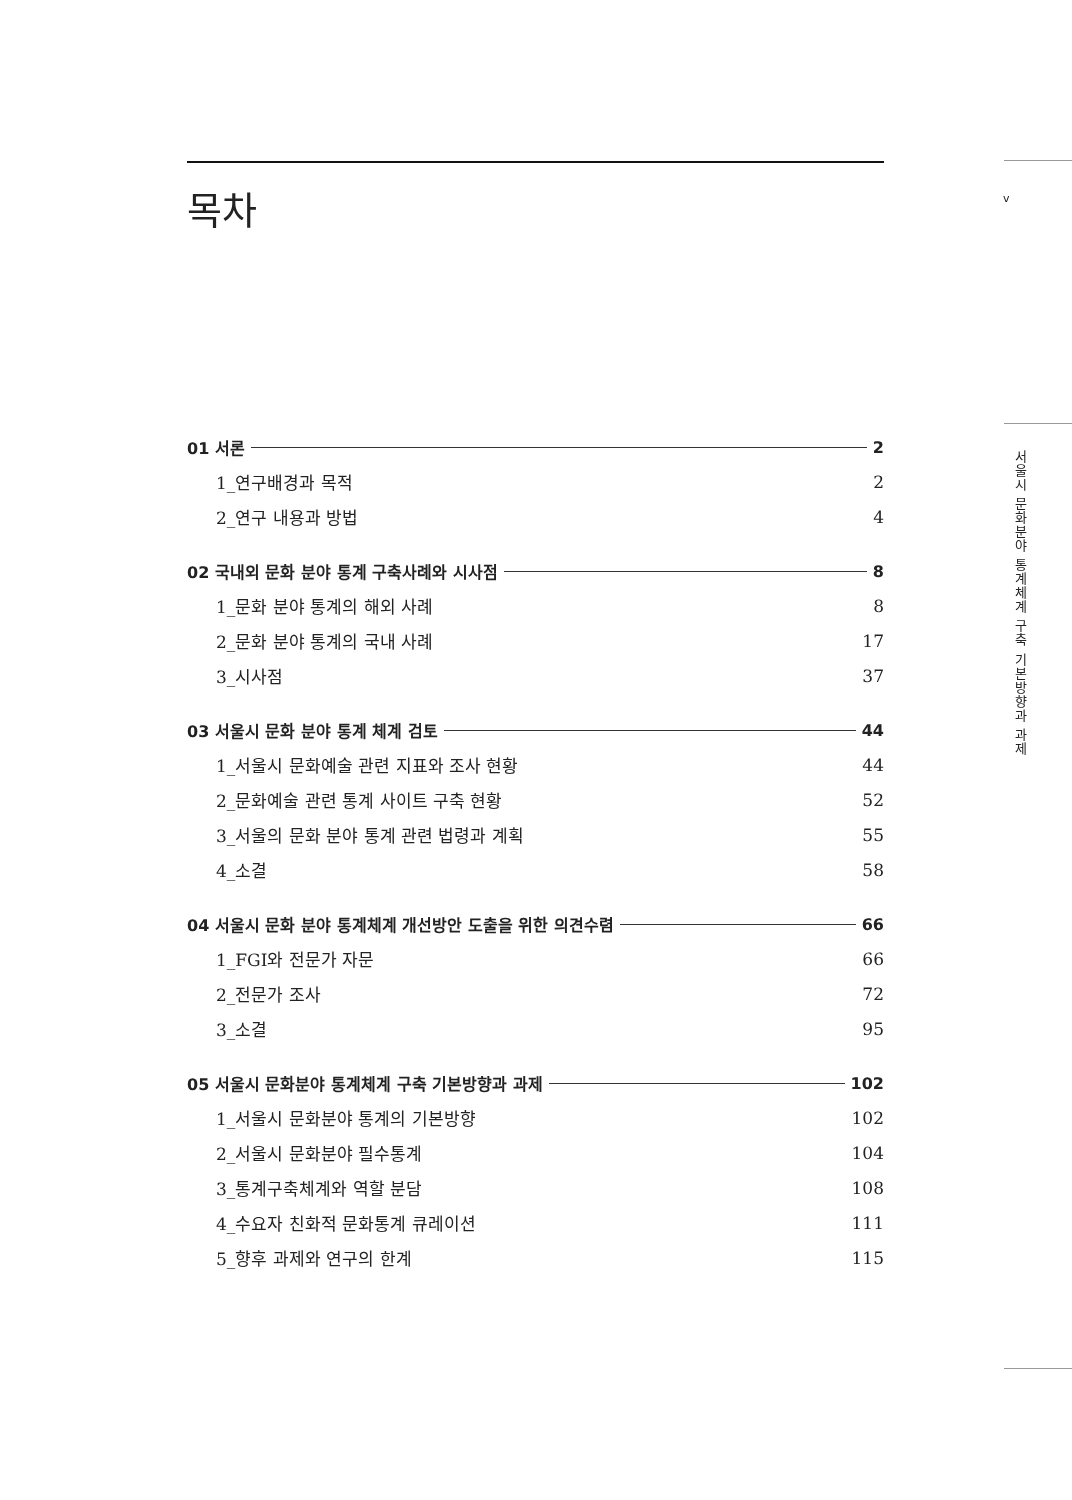v
서울시 문화분야 통계체계 구축 기본방향과 과제
목차
01 서론 2
1_연구배경과 목적 2
2_연구 내용과 방법 4
02 국내외 문화 분야 통계 구축사례와 시사점 8
1_문화 분야 통계의 해외 사례 8
2_문화 분야 통계의 국내 사례 17
3_시사점 37
03 서울시 문화 분야 통계 체계 검토 44
1_서울시 문화예술 관련 지표와 조사 현황 44
2_문화예술 관련 통계 사이트 구축 현황 52
3_서울의 문화 분야 통계 관련 법령과 계획 55
4_소결 58
04 서울시 문화 분야 통계체계 개선방안 도출을 위한 의견수렴 66
1_FGI와 전문가 자문 66
2_전문가 조사 72
3_소결 95
05 서울시 문화분야 통계체계 구축 기본방향과 과제 102
1_서울시 문화분야 통계의 기본방향 102
2_서울시 문화분야 필수통계 104
3_통계구축체계와 역할 분담 108
4_수요자 친화적 문화통계 큐레이션 111
5_향후 과제와 연구의 한계 115